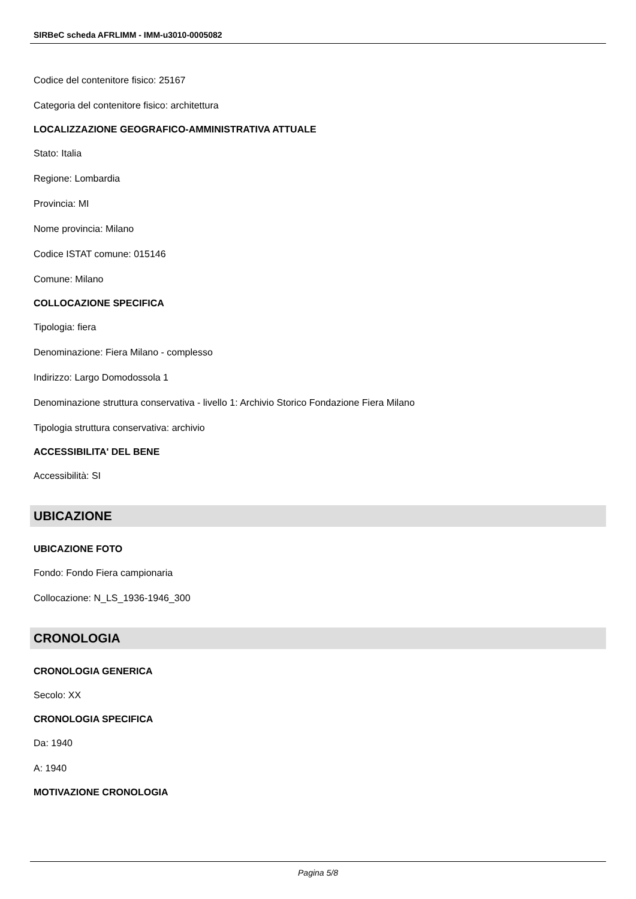SIRBeC scheda AFRLIMM - IMM-u3010-0005082
Codice del contenitore fisico: 25167
Categoria del contenitore fisico: architettura
LOCALIZZAZIONE GEOGRAFICO-AMMINISTRATIVA ATTUALE
Stato: Italia
Regione: Lombardia
Provincia: MI
Nome provincia: Milano
Codice ISTAT comune: 015146
Comune: Milano
COLLOCAZIONE SPECIFICA
Tipologia: fiera
Denominazione: Fiera Milano - complesso
Indirizzo: Largo Domodossola 1
Denominazione struttura conservativa - livello 1: Archivio Storico Fondazione Fiera Milano
Tipologia struttura conservativa: archivio
ACCESSIBILITA' DEL BENE
Accessibilità: SI
UBICAZIONE
UBICAZIONE FOTO
Fondo: Fondo Fiera campionaria
Collocazione: N_LS_1936-1946_300
CRONOLOGIA
CRONOLOGIA GENERICA
Secolo: XX
CRONOLOGIA SPECIFICA
Da: 1940
A: 1940
MOTIVAZIONE CRONOLOGIA
Pagina 5/8